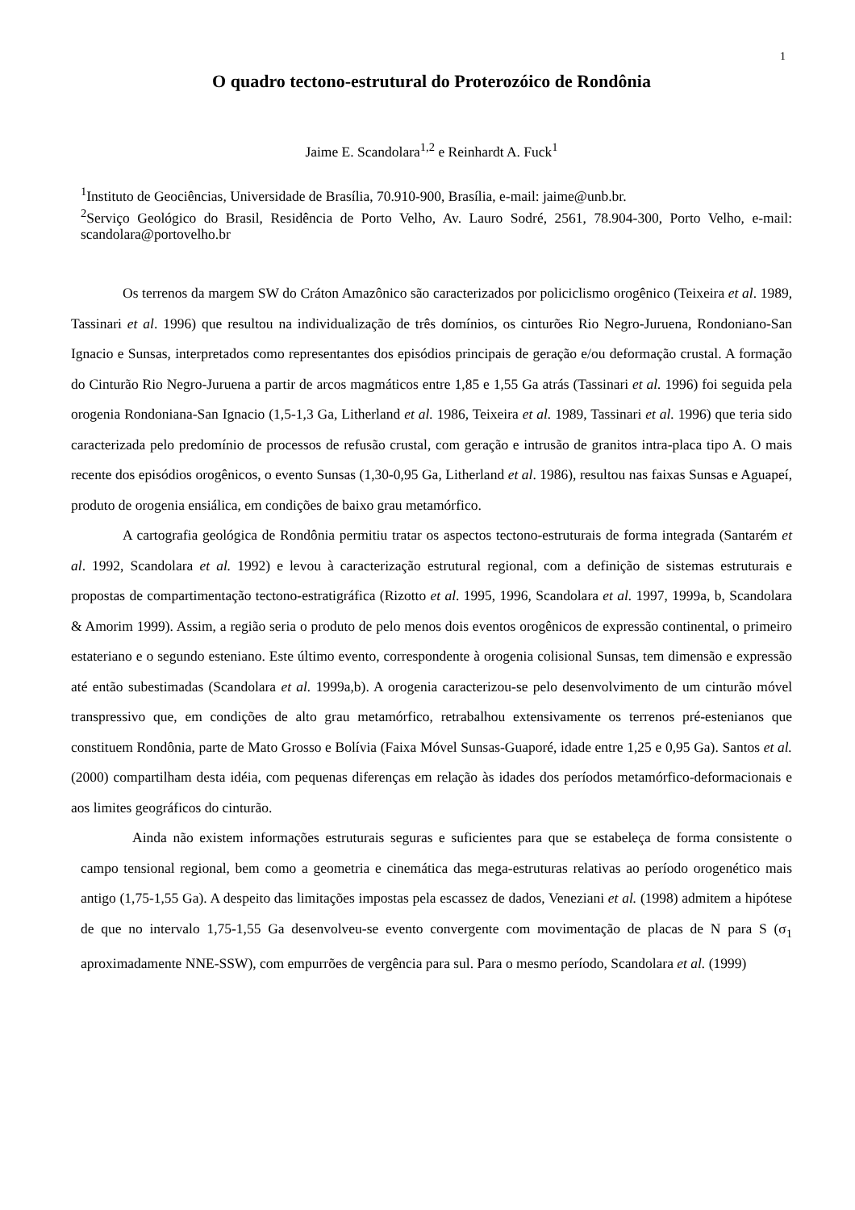1
O quadro tectono-estrutural do Proterozóico de Rondônia
Jaime E. Scandolara<sup>1,2</sup> e Reinhardt A. Fuck<sup>1</sup>
<sup>1</sup> Instituto de Geociências, Universidade de Brasília, 70.910-900, Brasília, e-mail: jaime@unb.br.
<sup>2</sup> Serviço Geológico do Brasil, Residência de Porto Velho, Av. Lauro Sodré, 2561, 78.904-300, Porto Velho, e-mail: scandolara@portovelho.br
Os terrenos da margem SW do Cráton Amazônico são caracterizados por policiclismo orogênico (Teixeira et al. 1989, Tassinari et al. 1996) que resultou na individualização de três domínios, os cinturões Rio Negro-Juruena, Rondoniano-San Ignacio e Sunsas, interpretados como representantes dos episódios principais de geração e/ou deformação crustal. A formação do Cinturão Rio Negro-Juruena a partir de arcos magmáticos entre 1,85 e 1,55 Ga atrás (Tassinari et al. 1996) foi seguida pela orogenia Rondoniana-San Ignacio (1,5-1,3 Ga, Litherland et al. 1986, Teixeira et al. 1989, Tassinari et al. 1996) que teria sido caracterizada pelo predomínio de processos de refusão crustal, com geração e intrusão de granitos intra-placa tipo A. O mais recente dos episódios orogênicos, o evento Sunsas (1,30-0,95 Ga, Litherland et al. 1986), resultou nas faixas Sunsas e Aguapeí, produto de orogenia ensiálica, em condições de baixo grau metamórfico.
A cartografia geológica de Rondônia permitiu tratar os aspectos tectono-estruturais de forma integrada (Santarém et al. 1992, Scandolara et al. 1992) e levou à caracterização estrutural regional, com a definição de sistemas estruturais e propostas de compartimentação tectono-estratigráfica (Rizotto et al. 1995, 1996, Scandolara et al. 1997, 1999a, b, Scandolara & Amorim 1999). Assim, a região seria o produto de pelo menos dois eventos orogênicos de expressão continental, o primeiro estateriano e o segundo esteniano. Este último evento, correspondente à orogenia colisional Sunsas, tem dimensão e expressão até então subestimadas (Scandolara et al. 1999a,b). A orogenia caracterizou-se pelo desenvolvimento de um cinturão móvel transpressivo que, em condições de alto grau metamórfico, retrabalhou extensivamente os terrenos pré-estenianos que constituem Rondônia, parte de Mato Grosso e Bolívia (Faixa Móvel Sunsas-Guaporé, idade entre 1,25 e 0,95 Ga). Santos et al. (2000) compartilham desta idéia, com pequenas diferenças em relação às idades dos períodos metamórfico-deformacionais e aos limites geográficos do cinturão.
Ainda não existem informações estruturais seguras e suficientes para que se estabeleça de forma consistente o campo tensional regional, bem como a geometria e cinemática das mega-estruturas relativas ao período orogenético mais antigo (1,75-1,55 Ga). A despeito das limitações impostas pela escassez de dados, Veneziani et al. (1998) admitem a hipótese de que no intervalo 1,75-1,55 Ga desenvolveu-se evento convergente com movimentação de placas de N para S (σ<sub>1</sub> aproximadamente NNE-SSW), com empurrões de vergência para sul. Para o mesmo período, Scandolara et al. (1999)